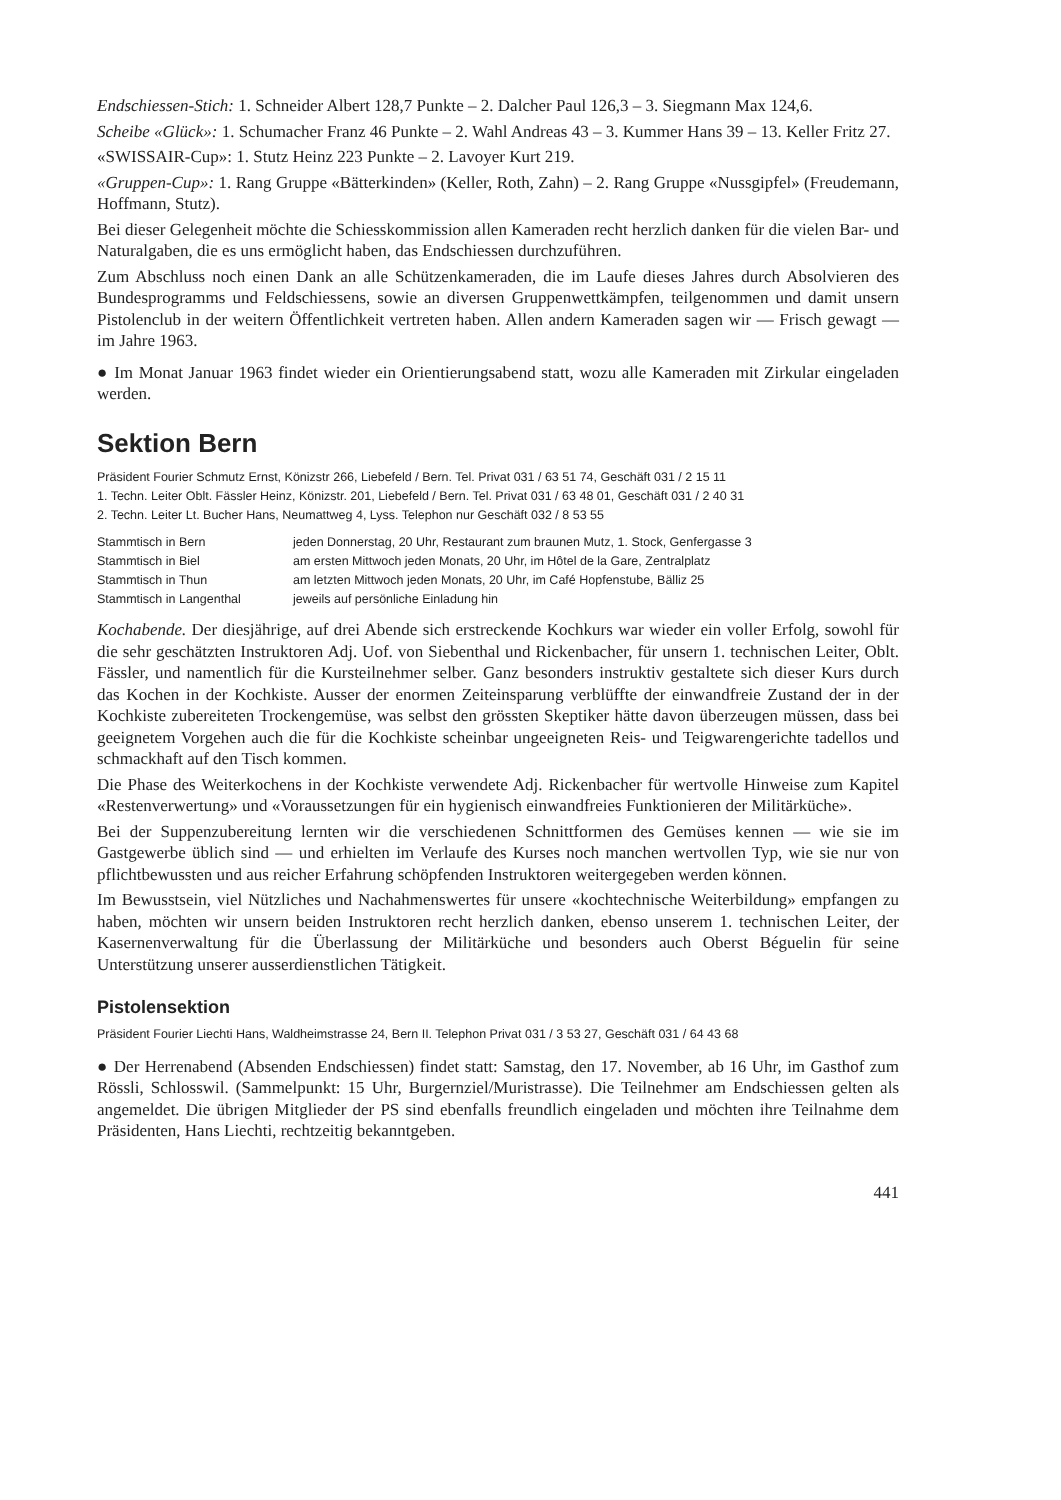Endschiessen-Stich: 1. Schneider Albert 128,7 Punkte – 2. Dalcher Paul 126,3 – 3. Siegmann Max 124,6.
Scheibe «Glück»: 1. Schumacher Franz 46 Punkte – 2. Wahl Andreas 43 – 3. Kummer Hans 39 – 13. Keller Fritz 27.
«SWISSAIR-Cup»: 1. Stutz Heinz 223 Punkte – 2. Lavoyer Kurt 219.
«Gruppen-Cup»: 1. Rang Gruppe «Bätterkinden» (Keller, Roth, Zahn) – 2. Rang Gruppe «Nussgipfel» (Freudemann, Hoffmann, Stutz).
Bei dieser Gelegenheit möchte die Schiesskommission allen Kameraden recht herzlich danken für die vielen Bar- und Naturalgaben, die es uns ermöglicht haben, das Endschiessen durchzuführen.
Zum Abschluss noch einen Dank an alle Schützenkameraden, die im Laufe dieses Jahres durch Absolvieren des Bundesprogramms und Feldschiessens, sowie an diversen Gruppenwettkämpfen, teilgenommen und damit unsern Pistolenclub in der weitern Öffentlichkeit vertreten haben. Allen andern Kameraden sagen wir — Frisch gewagt — im Jahre 1963.
● Im Monat Januar 1963 findet wieder ein Orientierungsabend statt, wozu alle Kameraden mit Zirkular eingeladen werden.
Sektion Bern
Präsident Fourier Schmutz Ernst, Könizstr 266, Liebefeld / Bern. Tel. Privat 031 / 63 51 74, Geschäft 031 / 2 15 11
1. Techn. Leiter Oblt. Fässler Heinz, Könizstr. 201, Liebefeld / Bern. Tel. Privat 031 / 63 48 01, Geschäft 031 / 2 40 31
2. Techn. Leiter Lt. Bucher Hans, Neumattweg 4, Lyss. Telephon nur Geschäft 032 / 8 53 55
| Stammtisch in Bern | jeden Donnerstag, 20 Uhr, Restaurant zum braunen Mutz, 1. Stock, Genfergasse 3 |
| Stammtisch in Biel | am ersten Mittwoch jeden Monats, 20 Uhr, im Hôtel de la Gare, Zentralplatz |
| Stammtisch in Thun | am letzten Mittwoch jeden Monats, 20 Uhr, im Café Hopfenstube, Bälliz 25 |
| Stammtisch in Langenthal | jeweils auf persönliche Einladung hin |
Kochabende. Der diesjährige, auf drei Abende sich erstreckende Kochkurs war wieder ein voller Erfolg, sowohl für die sehr geschätzten Instruktoren Adj. Uof. von Siebenthal und Rickenbacher, für unsern 1. technischen Leiter, Oblt. Fässler, und namentlich für die Kursteilnehmer selber. Ganz besonders instruktiv gestaltete sich dieser Kurs durch das Kochen in der Kochkiste. Ausser der enormen Zeiteinsparung verblüffte der einwandfreie Zustand der in der Kochkiste zubereiteten Trockengemüse, was selbst den grössten Skeptiker hätte davon überzeugen müssen, dass bei geeignetem Vorgehen auch die für die Kochkiste scheinbar ungeeigneten Reis- und Teigwarengerichte tadellos und schmackhaft auf den Tisch kommen.
Die Phase des Weiterkochens in der Kochkiste verwendete Adj. Rickenbacher für wertvolle Hinweise zum Kapitel «Restenverwertung» und «Voraussetzungen für ein hygienisch einwandfreies Funktionieren der Militärküche».
Bei der Suppenzubereitung lernten wir die verschiedenen Schnittformen des Gemüses kennen — wie sie im Gastgewerbe üblich sind — und erhielten im Verlaufe des Kurses noch manchen wertvollen Typ, wie sie nur von pflichtbewussten und aus reicher Erfahrung schöpfenden Instruktoren weitergegeben werden können.
Im Bewusstsein, viel Nützliches und Nachahmenswertes für unsere «kochtechnische Weiterbildung» empfangen zu haben, möchten wir unsern beiden Instruktoren recht herzlich danken, ebenso unserem 1. technischen Leiter, der Kasernenverwaltung für die Überlassung der Militärküche und besonders auch Oberst Béguelin für seine Unterstützung unserer ausserdienstlichen Tätigkeit.
Pistolensektion
Präsident Fourier Liechti Hans, Waldheimstrasse 24, Bern II. Telephon Privat 031 / 3 53 27, Geschäft 031 / 64 43 68
● Der Herrenabend (Absenden Endschiessen) findet statt: Samstag, den 17. November, ab 16 Uhr, im Gasthof zum Rössli, Schlosswil. (Sammelpunkt: 15 Uhr, Burgernziel/Muristrasse). Die Teilnehmer am Endschiessen gelten als angemeldet. Die übrigen Mitglieder der PS sind ebenfalls freundlich eingeladen und möchten ihre Teilnahme dem Präsidenten, Hans Liechti, rechtzeitig bekanntgeben.
441